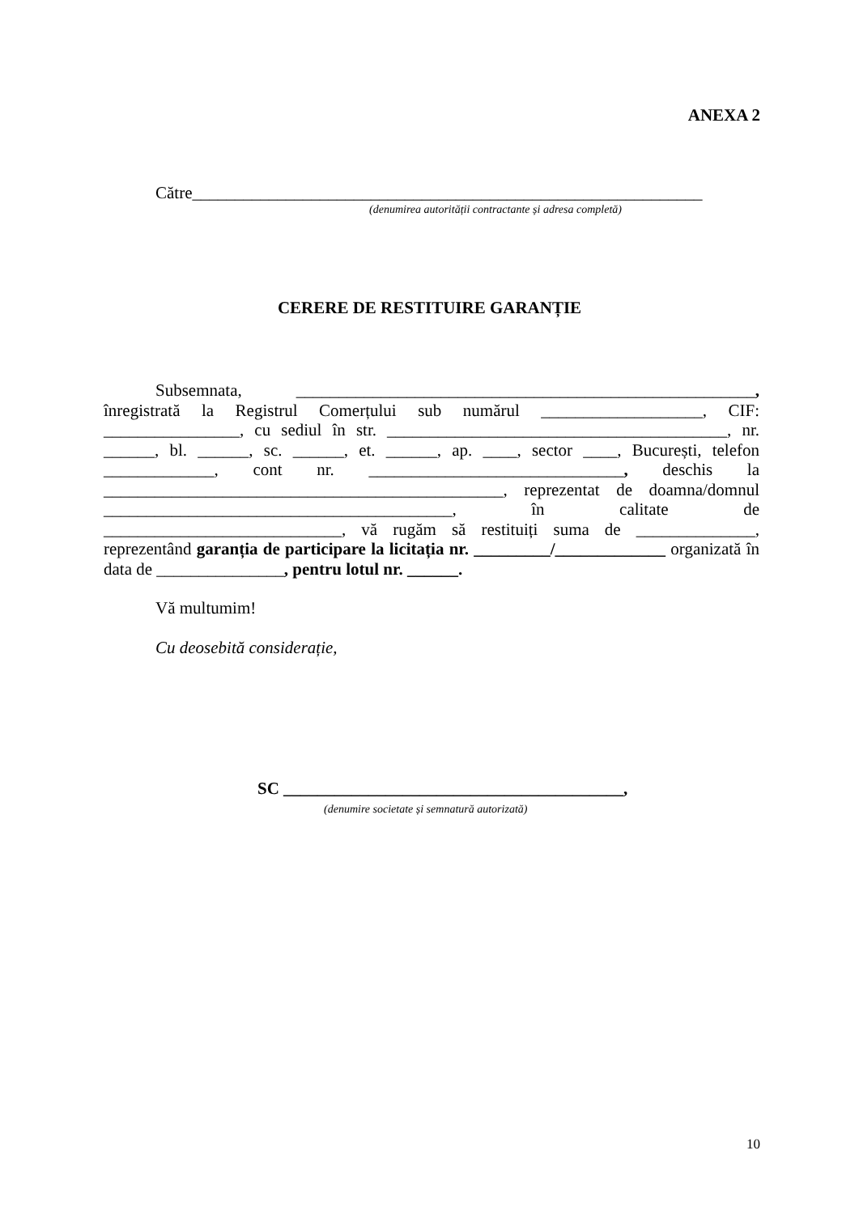ANEXA 2
Către____________________________________________________________
(denumirea autorității contractante și adresa completă)
CERERE DE RESTITUIRE GARANȚIE
Subsemnata, ______________________________________________________, înregistrată la Registrul Comerțului sub numărul ___________________, CIF: ________________, cu sediul în str. ________________________________________, nr. ______, bl. ______, sc. ______, et. ______, ap. ____, sector ____, București, telefon _____________, cont nr. ______________________________, deschis la _______________________________________________, reprezentat de doamna/domnul _________________________________________, în calitate de ____________________________, vă rugăm să restituiți suma de ______________, reprezentând garanția de participare la licitația nr. _________/_____________ organizată în data de _______________, pentru lotul nr. ______.
Vă multumim!
Cu deosebită considerație,
SC ________________________________________,
(denumire societate și semnatură autorizată)
10